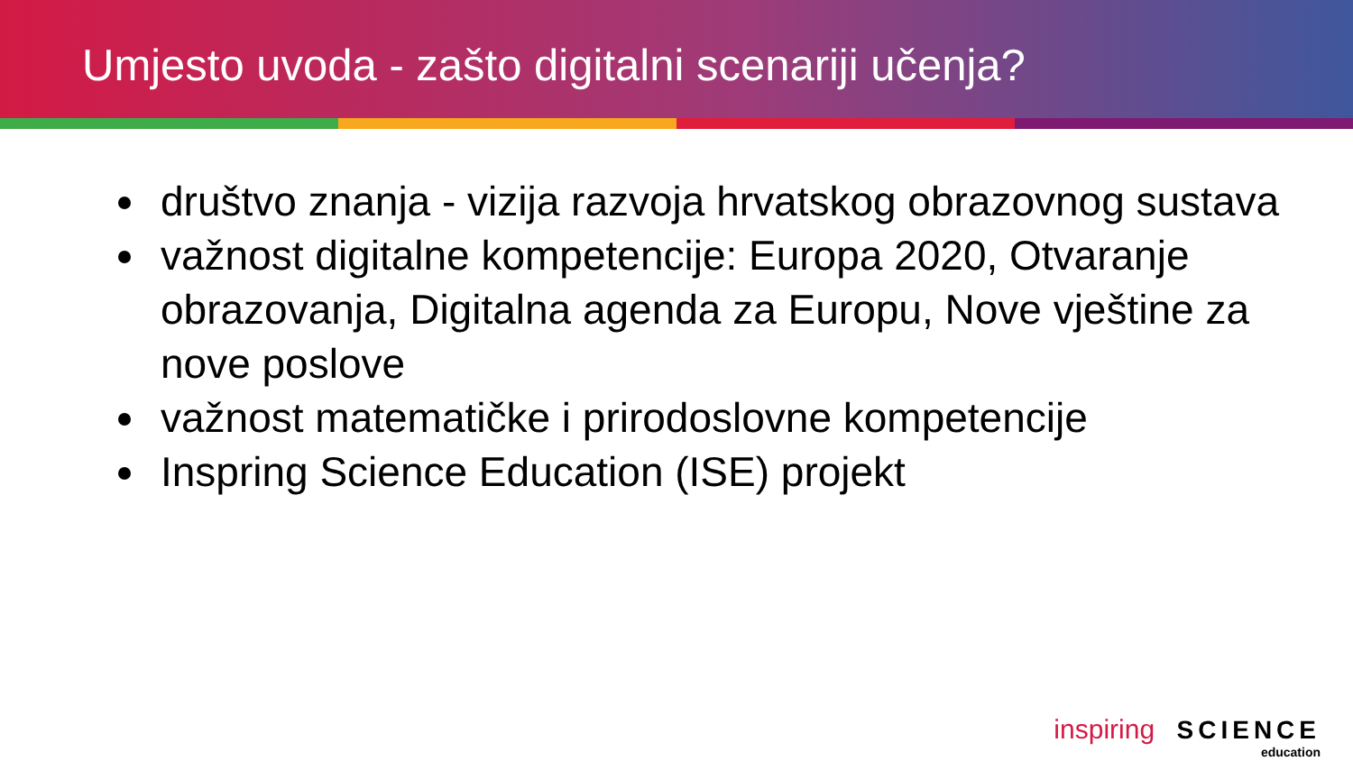Umjesto uvoda - zašto digitalni scenariji učenja?
društvo znanja - vizija razvoja hrvatskog obrazovnog sustava
važnost digitalne kompetencije: Europa 2020, Otvaranje obrazovanja, Digitalna agenda za Europu, Nove vještine za nove poslove
važnost matematičke i prirodoslovne kompetencije
Inspring Science Education (ISE) projekt
inspiring SCIENCE
education